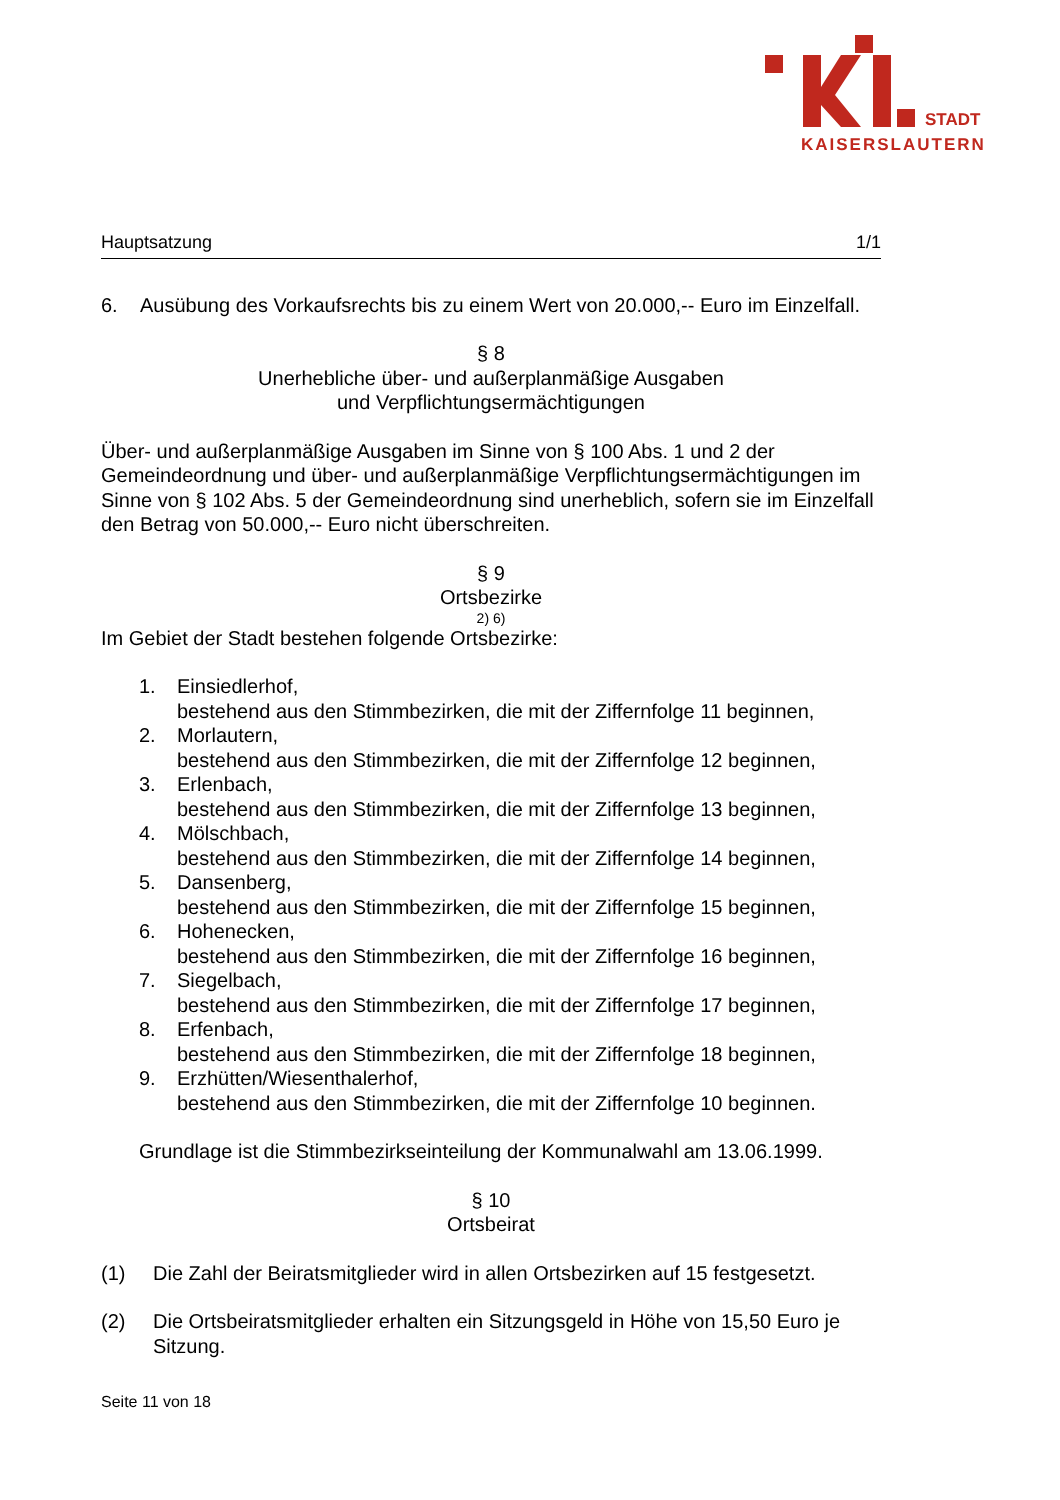STADT
KAISERSLAUTERN
Hauptsatzung 1/1
6. Ausübung des Vorkaufsrechts bis zu einem Wert von 20.000,-- Euro im Einzelfall.
§ 8
Unerhebliche über- und außerplanmäßige Ausgaben
und Verpflichtungsermächtigungen
Über- und außerplanmäßige Ausgaben im Sinne von § 100 Abs. 1 und 2 der Gemeindeordnung und über- und außerplanmäßige Verpflichtungsermächtigungen im Sinne von § 102 Abs. 5 der Gemeindeordnung sind unerheblich, sofern sie im Einzelfall den Betrag von 50.000,-- Euro nicht überschreiten.
§ 9
Ortsbezirke
2) 6)
Im Gebiet der Stadt bestehen folgende Ortsbezirke:
1. Einsiedlerhof,
bestehend aus den Stimmbezirken, die mit der Ziffernfolge 11 beginnen,
2. Morlautern,
bestehend aus den Stimmbezirken, die mit der Ziffernfolge 12 beginnen,
3. Erlenbach,
bestehend aus den Stimmbezirken, die mit der Ziffernfolge 13 beginnen,
4. Mölschbach,
bestehend aus den Stimmbezirken, die mit der Ziffernfolge 14 beginnen,
5. Dansenberg,
bestehend aus den Stimmbezirken, die mit der Ziffernfolge 15 beginnen,
6. Hohenecken,
bestehend aus den Stimmbezirken, die mit der Ziffernfolge 16 beginnen,
7. Siegelbach,
bestehend aus den Stimmbezirken, die mit der Ziffernfolge 17 beginnen,
8. Erfenbach,
bestehend aus den Stimmbezirken, die mit der Ziffernfolge 18 beginnen,
9. Erzhütten/Wiesenthalerhof,
bestehend aus den Stimmbezirken, die mit der Ziffernfolge 10 beginnen.
Grundlage ist die Stimmbezirkseinteilung der Kommunalwahl am 13.06.1999.
§ 10
Ortsbeirat
(1) Die Zahl der Beiratsmitglieder wird in allen Ortsbezirken auf 15 festgesetzt.
(2) Die Ortsbeiratsmitglieder erhalten ein Sitzungsgeld in Höhe von 15,50 Euro je Sitzung.
Seite 11 von 18